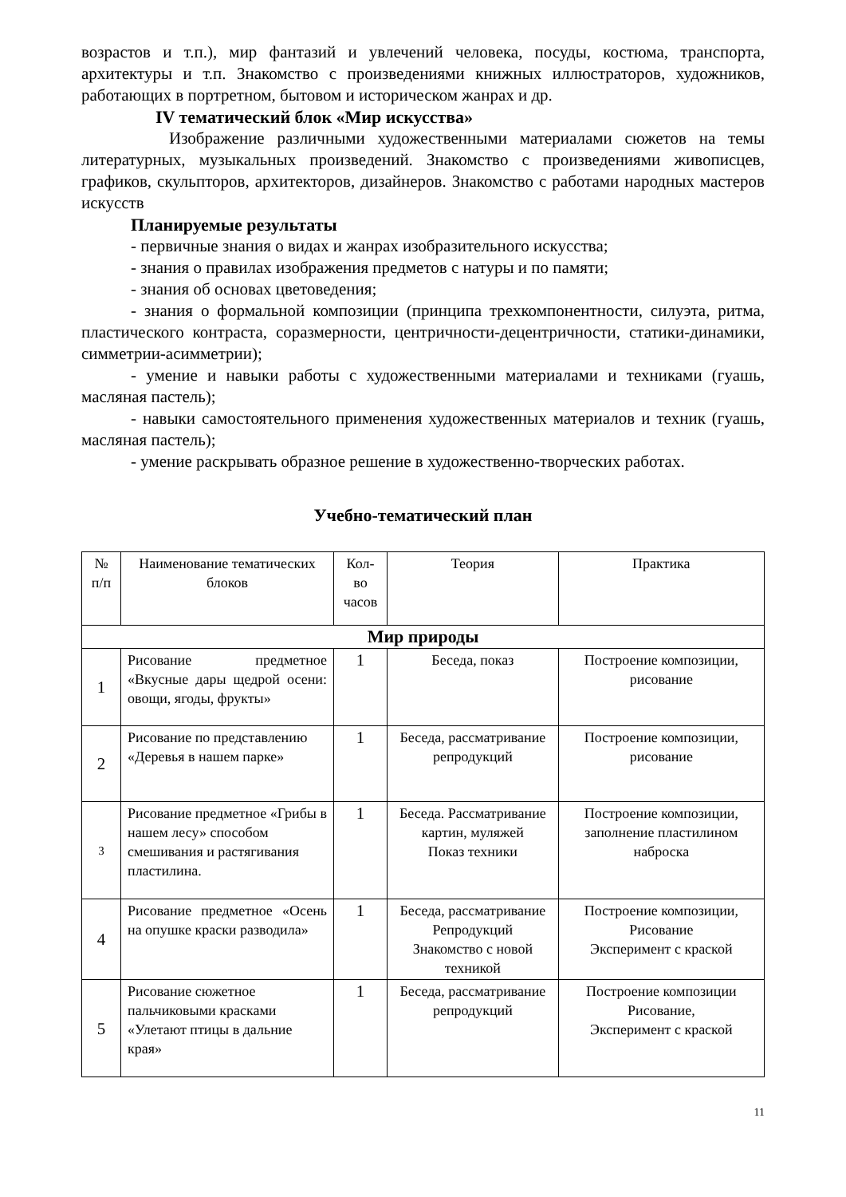возрастов и т.п.), мир фантазий и увлечений человека, посуды, костюма, транспорта, архитектуры и т.п. Знакомство с произведениями книжных иллюстраторов, художников, работающих в портретном, бытовом и историческом жанрах и др.
IV тематический блок «Мир искусства»
Изображение различными художественными материалами сюжетов на темы литературных, музыкальных произведений. Знакомство с произведениями живописцев, графиков, скульпторов, архитекторов, дизайнеров. Знакомство с работами народных мастеров искусств
Планируемые результаты
- первичные знания о видах и жанрах изобразительного искусства;
- знания о правилах изображения предметов с натуры и по памяти;
- знания об основах цветоведения;
- знания о формальной композиции (принципа трехкомпонентности, силуэта, ритма, пластического контраста, соразмерности, центричности-децентричности, статики-динамики, симметрии-асимметрии);
- умение и навыки работы с художественными материалами и техниками (гуашь, масляная пастель);
- навыки самостоятельного применения художественных материалов и техник (гуашь, масляная пастель);
- умение раскрывать образное решение в художественно-творческих работах.
Учебно-тематический план
| № п/п | Наименование тематических блоков | Кол-во часов | Теория | Практика |
| --- | --- | --- | --- | --- |
| Мир природы | | | | |
| 1 | Рисование предметное «Вкусные дары щедрой осени: овощи, ягоды, фрукты» | 1 | Беседа, показ | Построение композиции, рисование |
| 2 | Рисование по представлению «Деревья в нашем парке» | 1 | Беседа, рассматривание репродукций | Построение композиции, рисование |
| 3 | Рисование предметное «Грибы в нашем лесу» способом смешивания и растягивания пластилина. | 1 | Беседа. Рассматривание картин, муляжей Показ техники | Построение композиции, заполнение пластилином наброска |
| 4 | Рисование предметное «Осень на опушке краски разводила» | 1 | Беседа, рассматривание Репродукций Знакомство с новой техникой | Построение композиции, Рисование Эксперимент с краской |
| 5 | Рисование сюжетное пальчиковыми красками «Улетают птицы в дальние края» | 1 | Беседа, рассматривание репродукций | Построение композиции Рисование, Эксперимент с краской |
11